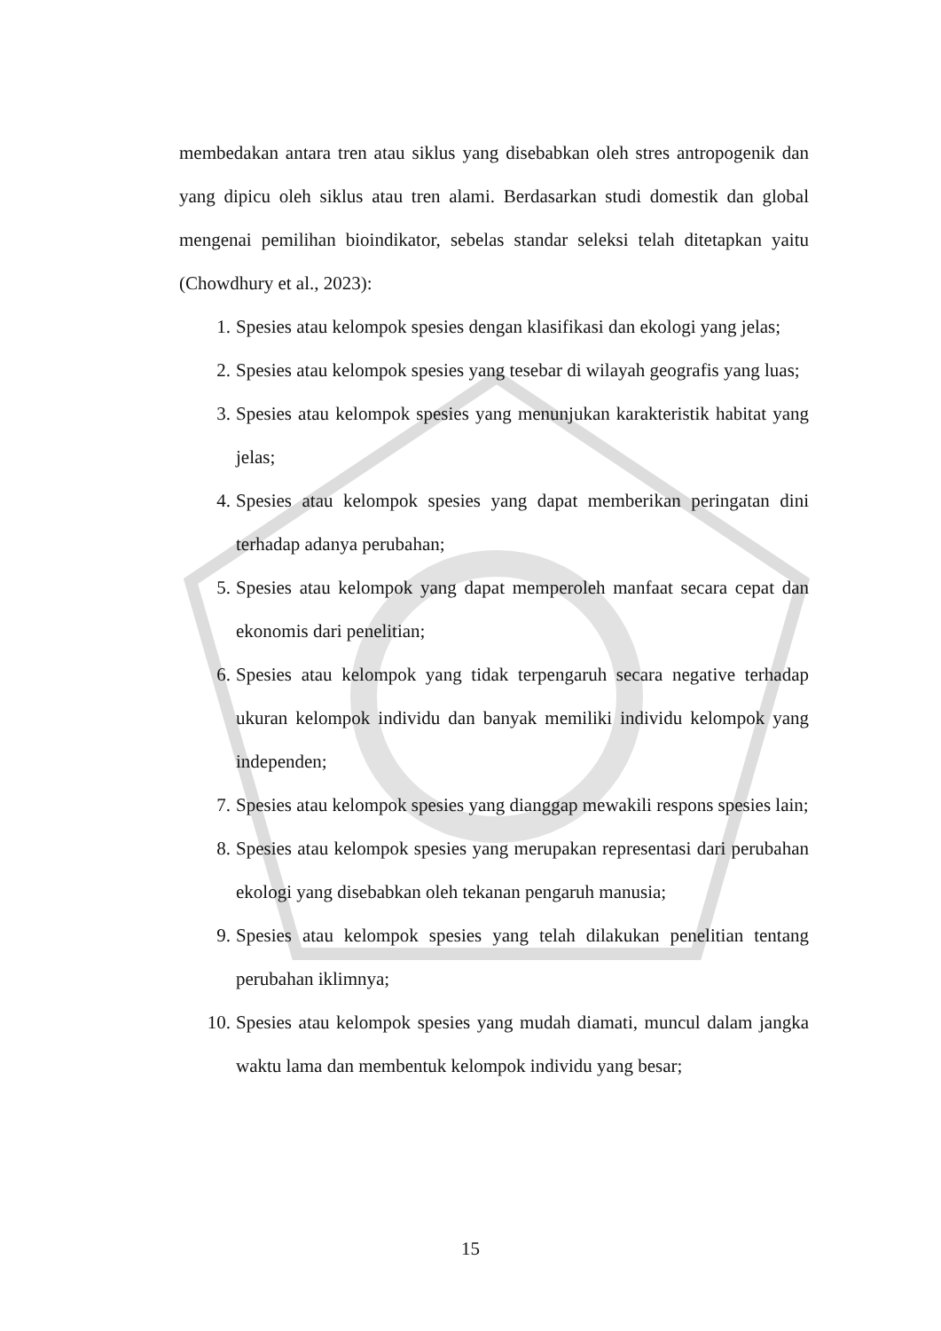membedakan antara tren atau siklus yang disebabkan oleh stres antropogenik dan yang dipicu oleh siklus atau tren alami. Berdasarkan studi domestik dan global mengenai pemilihan bioindikator, sebelas standar seleksi telah ditetapkan yaitu (Chowdhury et al., 2023):
1. Spesies atau kelompok spesies dengan klasifikasi dan ekologi yang jelas;
2. Spesies atau kelompok spesies yang tesebar di wilayah geografis yang luas;
3. Spesies atau kelompok spesies yang menunjukan karakteristik habitat yang jelas;
4. Spesies atau kelompok spesies yang dapat memberikan peringatan dini terhadap adanya perubahan;
5. Spesies atau kelompok yang dapat memperoleh manfaat secara cepat dan ekonomis dari penelitian;
6. Spesies atau kelompok yang tidak terpengaruh secara negative terhadap ukuran kelompok individu dan banyak memiliki individu kelompok yang independen;
7. Spesies atau kelompok spesies yang dianggap mewakili respons spesies lain;
8. Spesies atau kelompok spesies yang merupakan representasi dari perubahan ekologi yang disebabkan oleh tekanan pengaruh manusia;
9. Spesies atau kelompok spesies yang telah dilakukan penelitian tentang perubahan iklimnya;
10. Spesies atau kelompok spesies yang mudah diamati, muncul dalam jangka waktu lama dan membentuk kelompok individu yang besar;
15